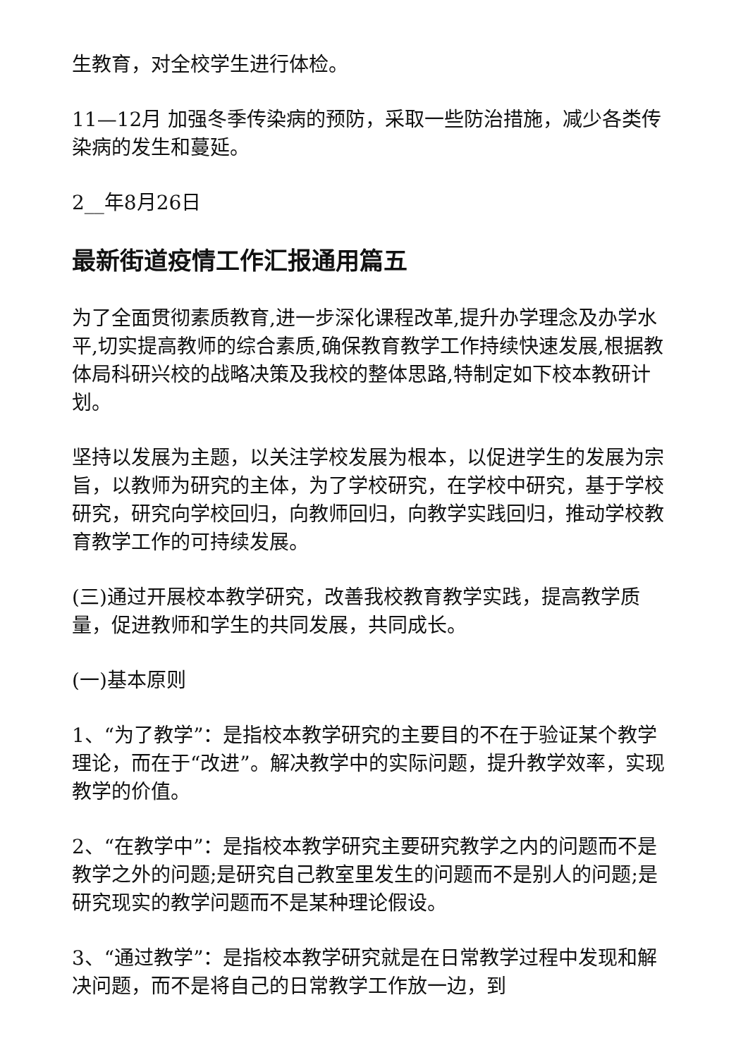生教育，对全校学生进行体检。
11—12月 加强冬季传染病的预防，采取一些防治措施，减少各类传染病的发生和蔓延。
2__年8月26日
最新街道疫情工作汇报通用篇五
为了全面贯彻素质教育,进一步深化课程改革,提升办学理念及办学水平,切实提高教师的综合素质,确保教育教学工作持续快速发展,根据教体局科研兴校的战略决策及我校的整体思路,特制定如下校本教研计划。
坚持以发展为主题，以关注学校发展为根本，以促进学生的发展为宗旨，以教师为研究的主体，为了学校研究，在学校中研究，基于学校研究，研究向学校回归，向教师回归，向教学实践回归，推动学校教育教学工作的可持续发展。
(三)通过开展校本教学研究，改善我校教育教学实践，提高教学质量，促进教师和学生的共同发展，共同成长。
(一)基本原则
1、“为了教学”：是指校本教学研究的主要目的不在于验证某个教学理论，而在于“改进”。解决教学中的实际问题，提升教学效率，实现教学的价值。
2、“在教学中”：是指校本教学研究主要研究教学之内的问题而不是教学之外的问题;是研究自己教室里发生的问题而不是别人的问题;是研究现实的教学问题而不是某种理论假设。
3、“通过教学”：是指校本教学研究就是在日常教学过程中发现和解决问题，而不是将自己的日常教学工作放一边，到